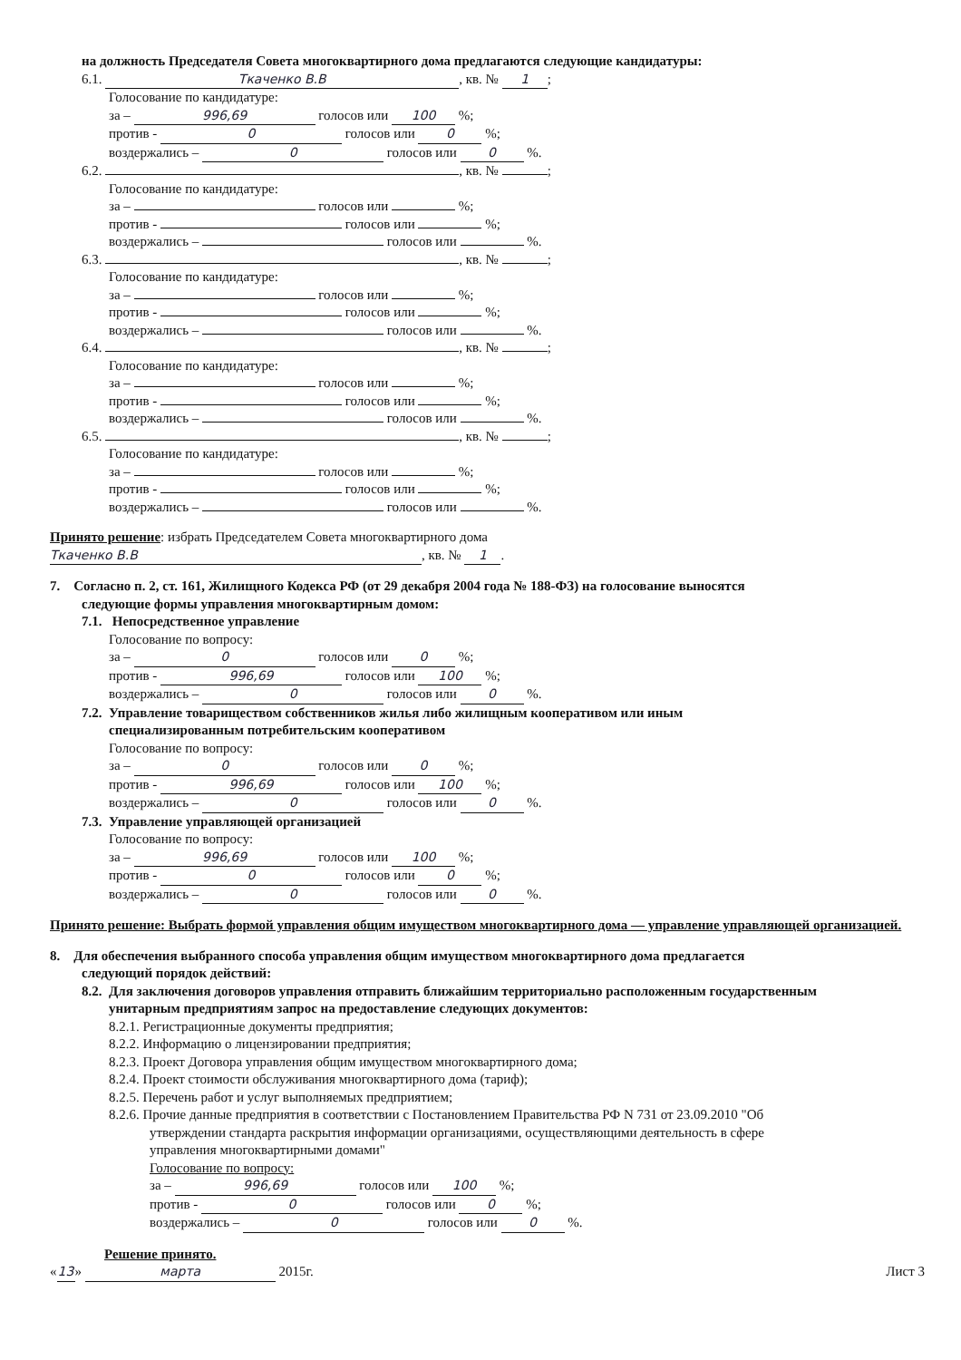на должность Председателя Совета многоквартирного дома предлагаются следующие кандидатуры:
6.1. Ткаченко В.В, кв. № 1;
Голосование по кандидатуре:
за – 996,69 голосов или 100 %;
против - 0 голосов или 0 %;
воздержались – 0 голосов или 0 %.
6.2. , кв. № ;
Голосование по кандидатуре:
за – голосов или %;
против - голосов или %;
воздержались – голосов или %.
6.3. , кв. № ;
Голосование по кандидатуре:
за – голосов или %;
против - голосов или %;
воздержались – голосов или %.
6.4. , кв. № ;
Голосование по кандидатуре:
за – голосов или %;
против - голосов или %;
воздержались – голосов или %.
6.5. , кв. № ;
Голосование по кандидатуре:
за – голосов или %;
против - голосов или %;
воздержались – голосов или %.
Принято решение: избрать Председателем Совета многоквартирного дома
Ткаченко В.В, кв. № 1.
7. Согласно п. 2, ст. 161, Жилищного Кодекса РФ (от 29 декабря 2004 года № 188-ФЗ) на голосование выносятся
следующие формы управления многоквартирным домом:
7.1. Непосредственное управление
Голосование по вопросу:
за – 0 голосов или 0 %;
против - 996,69 голосов или 100 %;
воздержались – 0 голосов или 0 %.
7.2. Управление товариществом собственников жилья либо жилищным кооперативом или иным
специализированным потребительским кооперативом
Голосование по вопросу:
за – 0 голосов или 0 %;
против - 996,69 голосов или 100 %;
воздержались – 0 голосов или 0 %.
7.3. Управление управляющей организацией
Голосование по вопросу:
за – 996,69 голосов или 100 %;
против - 0 голосов или 0 %;
воздержались – 0 голосов или 0 %.
Принято решение: Выбрать формой управления общим имуществом многоквартирного дома — управление управляющей организацией.
8. Для обеспечения выбранного способа управления общим имуществом многоквартирного дома предлагается
следующий порядок действий:
8.2. Для заключения договоров управления отправить ближайшим территориально расположенным государственным
унитарным предприятиям запрос на предоставление следующих документов:
8.2.1. Регистрационные документы предприятия;
8.2.2. Информацию о лицензировании предприятия;
8.2.3. Проект Договора управления общим имуществом многоквартирного дома;
8.2.4. Проект стоимости обслуживания многоквартирного дома (тариф);
8.2.5. Перечень работ и услуг выполняемых предприятием;
8.2.6. Прочие данные предприятия в соответствии с Постановлением Правительства РФ N 731 от 23.09.2010 "Об
утверждении стандарта раскрытия информации организациями, осуществляющими деятельность в сфере
управления многоквартирными домами"
Голосование по вопросу:
за – 996,69 голосов или 100 %;
против - 0 голосов или 0 %;
воздержались – 0 голосов или 0 %.
Решение принято.
« 13 » марта 2015г. Лист 3